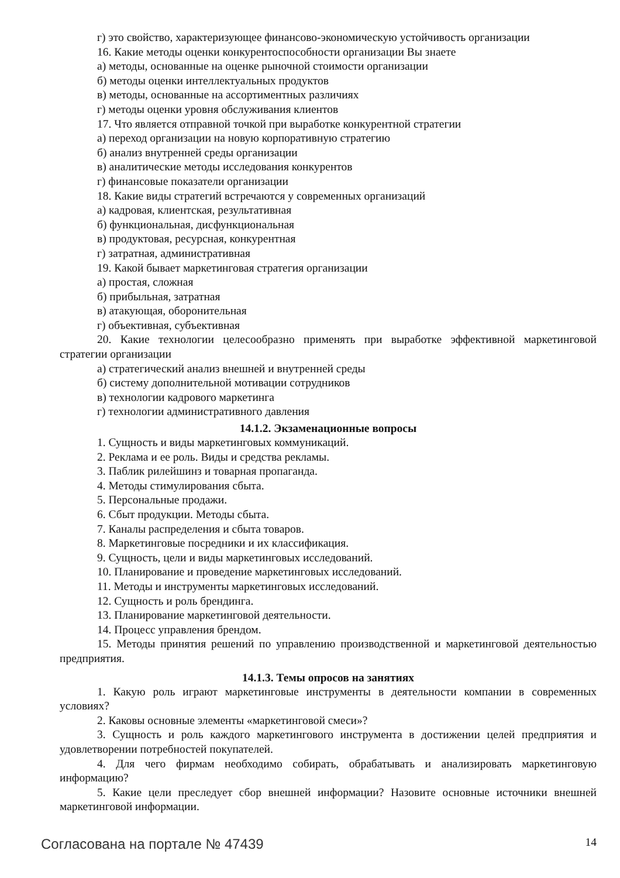г) это свойство, характеризующее финансово-экономическую устойчивость организации
16. Какие методы оценки конкурентоспособности организации Вы знаете
а) методы, основанные на оценке рыночной стоимости организации
б) методы оценки интеллектуальных продуктов
в) методы, основанные на ассортиментных различиях
г) методы оценки уровня обслуживания клиентов
17. Что является отправной точкой при выработке конкурентной стратегии
а) переход организации на новую корпоративную стратегию
б) анализ внутренней среды организации
в) аналитические методы исследования конкурентов
г) финансовые показатели организации
18. Какие виды стратегий встречаются у современных организаций
а) кадровая, клиентская, результативная
б) функциональная, дисфункциональная
в) продуктовая, ресурсная, конкурентная
г) затратная, административная
19. Какой бывает маркетинговая стратегия организации
а) простая, сложная
б) прибыльная, затратная
в) атакующая, оборонительная
г) объективная, субъективная
20. Какие технологии целесообразно применять при выработке эффективной маркетинговой стратегии организации
а) стратегический анализ внешней и внутренней среды
б) систему дополнительной мотивации сотрудников
в) технологии кадрового маркетинга
г) технологии административного давления
14.1.2. Экзаменационные вопросы
1. Сущность и виды маркетинговых коммуникаций.
2. Реклама и ее роль. Виды и средства рекламы.
3. Паблик рилейшинз и товарная пропаганда.
4. Методы стимулирования сбыта.
5. Персональные продажи.
6. Сбыт продукции. Методы сбыта.
7. Каналы распределения и сбыта товаров.
8. Маркетинговые посредники и их классификация.
9. Сущность, цели и виды маркетинговых исследований.
10. Планирование и проведение маркетинговых исследований.
11. Методы и инструменты маркетинговых исследований.
12. Сущность и роль брендинга.
13. Планирование маркетинговой деятельности.
14. Процесс управления брендом.
15. Методы принятия решений по управлению производственной и маркетинговой деятельностью предприятия.
14.1.3. Темы опросов на занятиях
1. Какую роль играют маркетинговые инструменты в деятельности компании в современных условиях?
2. Каковы основные элементы «маркетинговой смеси»?
3. Сущность и роль каждого маркетингового инструмента в достижении целей предприятия и удовлетворении потребностей покупателей.
4. Для чего фирмам необходимо собирать, обрабатывать и анализировать маркетинговую информацию?
5. Какие цели преследует сбор внешней информации? Назовите основные источники внешней маркетинговой информации.
Согласована на портале № 47439 14